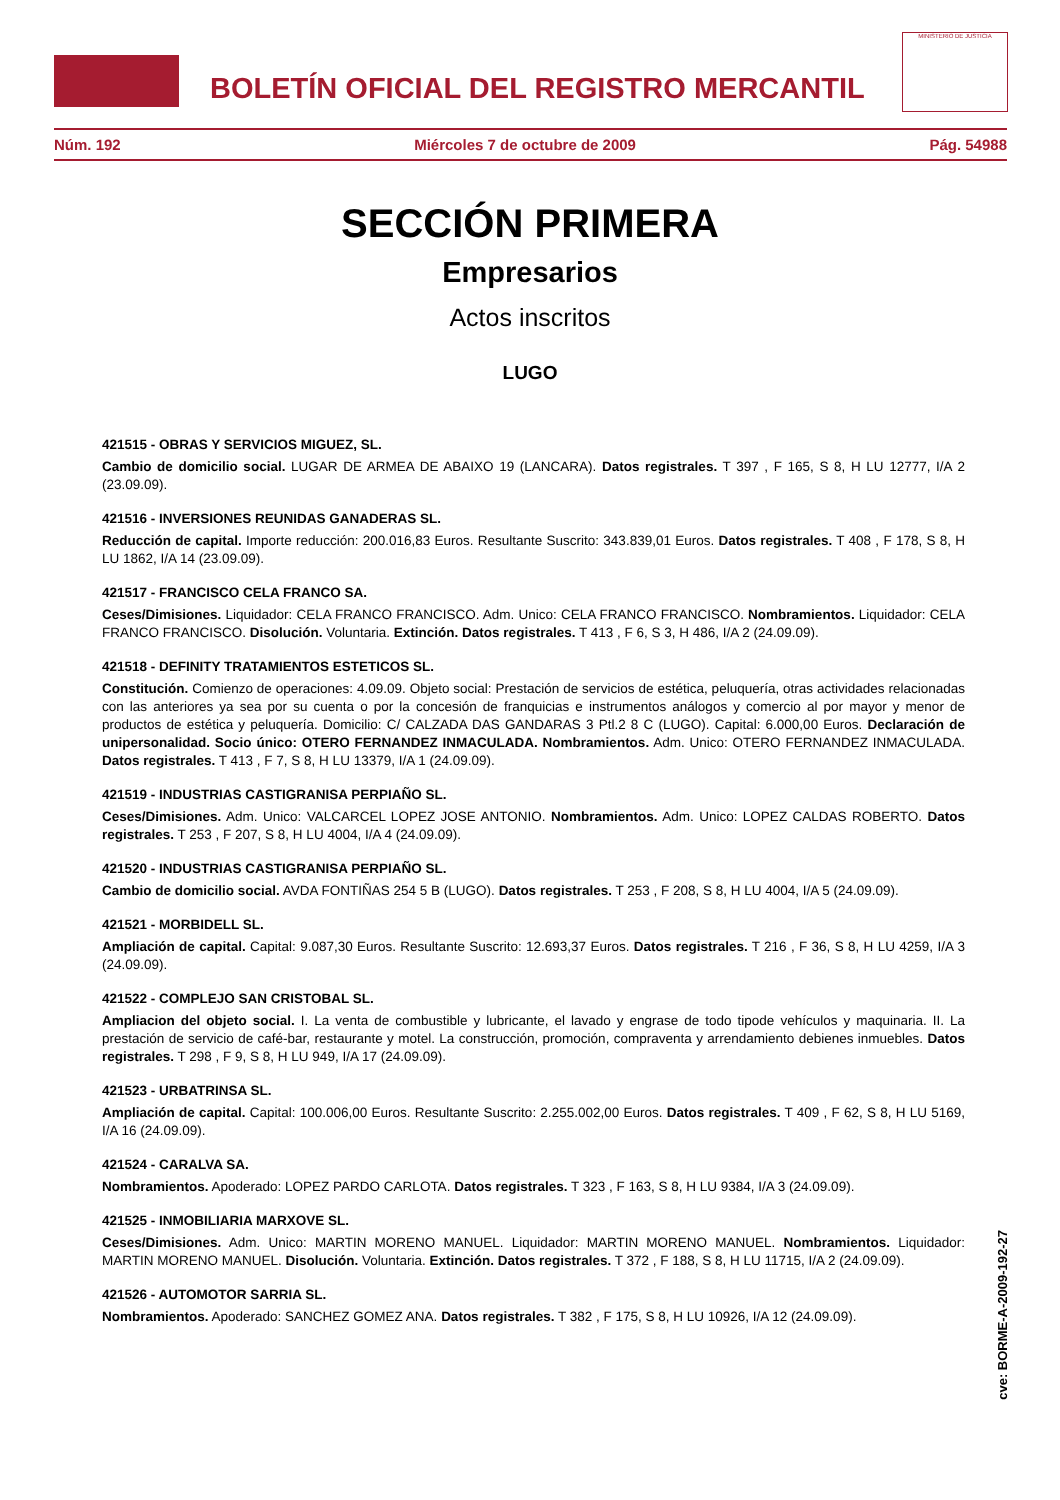BOLETÍN OFICIAL DEL REGISTRO MERCANTIL
MINISTERIO DE JUSTICIA
Núm. 192 Miércoles 7 de octubre de 2009 Pág. 54988
SECCIÓN PRIMERA
Empresarios
Actos inscritos
LUGO
421515 - OBRAS Y SERVICIOS MIGUEZ, SL.
Cambio de domicilio social. LUGAR DE ARMEA DE ABAIXO 19 (LANCARA). Datos registrales. T 397 , F 165, S 8, H LU 12777, I/A 2 (23.09.09).
421516 - INVERSIONES REUNIDAS GANADERAS SL.
Reducción de capital. Importe reducción: 200.016,83 Euros. Resultante Suscrito: 343.839,01 Euros. Datos registrales. T 408 , F 178, S 8, H LU 1862, I/A 14 (23.09.09).
421517 - FRANCISCO CELA FRANCO SA.
Ceses/Dimisiones. Liquidador: CELA FRANCO FRANCISCO. Adm. Unico: CELA FRANCO FRANCISCO. Nombramientos. Liquidador: CELA FRANCO FRANCISCO. Disolución. Voluntaria. Extinción. Datos registrales. T 413 , F 6, S 3, H 486, I/A 2 (24.09.09).
421518 - DEFINITY TRATAMIENTOS ESTETICOS SL.
Constitución. Comienzo de operaciones: 4.09.09. Objeto social: Prestación de servicios de estética, peluquería, otras actividades relacionadas con las anteriores ya sea por su cuenta o por la concesión de franquicias e instrumentos análogos y comercio al por mayor y menor de productos de estética y peluquería. Domicilio: C/ CALZADA DAS GANDARAS 3 Ptl.2 8 C (LUGO). Capital: 6.000,00 Euros. Declaración de unipersonalidad. Socio único: OTERO FERNANDEZ INMACULADA. Nombramientos. Adm. Unico: OTERO FERNANDEZ INMACULADA. Datos registrales. T 413 , F 7, S 8, H LU 13379, I/A 1 (24.09.09).
421519 - INDUSTRIAS CASTIGRANISA PERPIAÑO SL.
Ceses/Dimisiones. Adm. Unico: VALCARCEL LOPEZ JOSE ANTONIO. Nombramientos. Adm. Unico: LOPEZ CALDAS ROBERTO. Datos registrales. T 253 , F 207, S 8, H LU 4004, I/A 4 (24.09.09).
421520 - INDUSTRIAS CASTIGRANISA PERPIAÑO SL.
Cambio de domicilio social. AVDA FONTIÑAS 254 5 B (LUGO). Datos registrales. T 253 , F 208, S 8, H LU 4004, I/A 5 (24.09.09).
421521 - MORBIDELL SL.
Ampliación de capital. Capital: 9.087,30 Euros. Resultante Suscrito: 12.693,37 Euros. Datos registrales. T 216 , F 36, S 8, H LU 4259, I/A 3 (24.09.09).
421522 - COMPLEJO SAN CRISTOBAL SL.
Ampliacion del objeto social. I. La venta de combustible y lubricante, el lavado y engrase de todo tipode vehículos y maquinaria. II. La prestación de servicio de café-bar, restaurante y motel. La construcción, promoción, compraventa y arrendamiento debienes inmuebles. Datos registrales. T 298 , F 9, S 8, H LU 949, I/A 17 (24.09.09).
421523 - URBATRINSA SL.
Ampliación de capital. Capital: 100.006,00 Euros. Resultante Suscrito: 2.255.002,00 Euros. Datos registrales. T 409 , F 62, S 8, H LU 5169, I/A 16 (24.09.09).
421524 - CARALVA SA.
Nombramientos. Apoderado: LOPEZ PARDO CARLOTA. Datos registrales. T 323 , F 163, S 8, H LU 9384, I/A 3 (24.09.09).
421525 - INMOBILIARIA MARXOVE SL.
Ceses/Dimisiones. Adm. Unico: MARTIN MORENO MANUEL. Liquidador: MARTIN MORENO MANUEL. Nombramientos. Liquidador: MARTIN MORENO MANUEL. Disolución. Voluntaria. Extinción. Datos registrales. T 372 , F 188, S 8, H LU 11715, I/A 2 (24.09.09).
421526 - AUTOMOTOR SARRIA SL.
Nombramientos. Apoderado: SANCHEZ GOMEZ ANA. Datos registrales. T 382 , F 175, S 8, H LU 10926, I/A 12 (24.09.09).
cve: BORME-A-2009-192-27